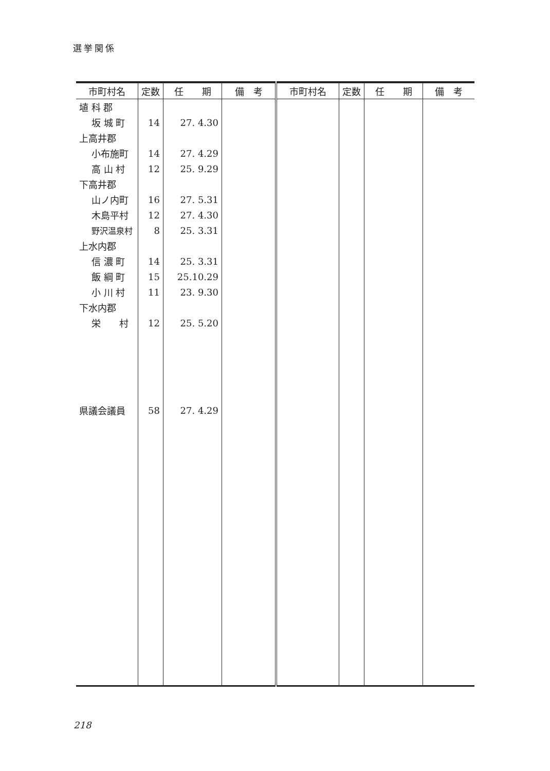選挙関係
| 市町村名 | 定数 | 任 期 | 備 考 | 市町村名 | 定数 | 任 期 | 備 考 |
| --- | --- | --- | --- | --- | --- | --- | --- |
| 埴 科 郡 | | | | | | | |
| 坂 城 町 | 14 | 27. 4.30 | | | | | |
| 上高井郡 | | | | | | | |
| 小布施町 | 14 | 27. 4.29 | | | | | |
| 高 山 村 | 12 | 25. 9.29 | | | | | |
| 下高井郡 | | | | | | | |
| 山ノ内町 | 16 | 27. 5.31 | | | | | |
| 木島平村 | 12 | 27. 4.30 | | | | | |
| 野沢温泉村 | 8 | 25. 3.31 | | | | | |
| 上水内郡 | | | | | | | |
| 信 濃 町 | 14 | 25. 3.31 | | | | | |
| 飯 綱 町 | 15 | 25.10.29 | | | | | |
| 小 川 村 | 11 | 23. 9.30 | | | | | |
| 下水内郡 | | | | | | | |
| 栄 村 | 12 | 25. 5.20 | | | | | |
| 県議会議員 | 58 | 27. 4.29 | | | | | |
218